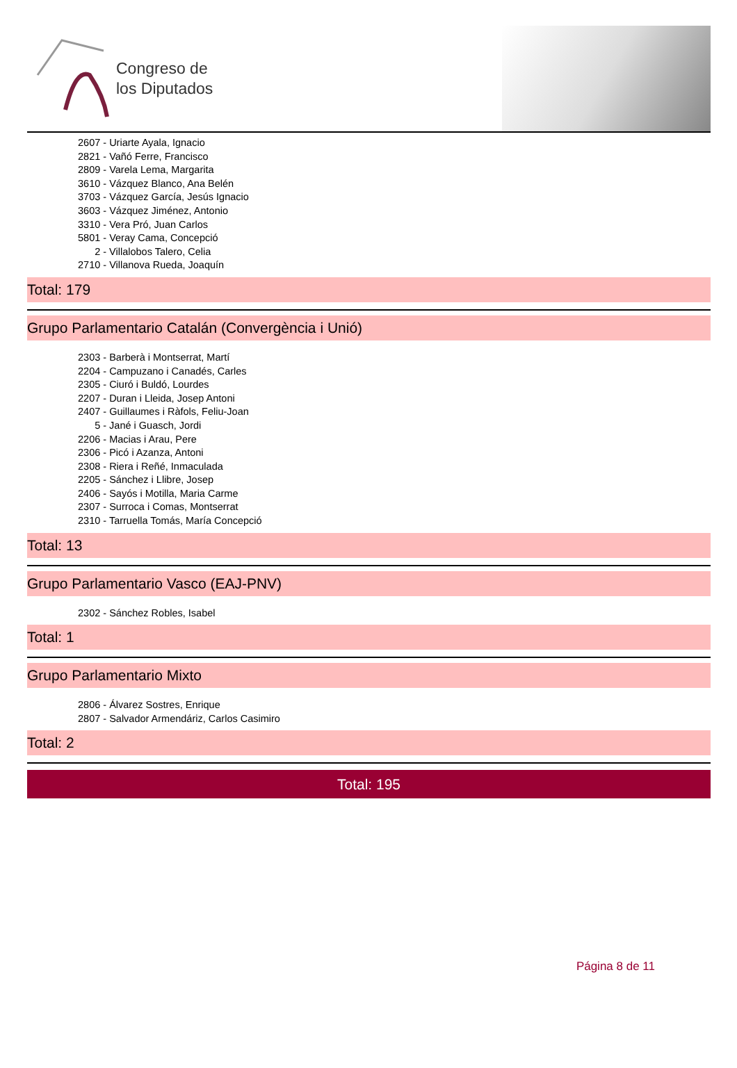Congreso de
los Diputados
2607 - Uriarte Ayala, Ignacio
2821 - Vañó Ferre, Francisco
2809 - Varela Lema, Margarita
3610 - Vázquez Blanco, Ana Belén
3703 - Vázquez García, Jesús Ignacio
3603 - Vázquez Jiménez, Antonio
3310 - Vera Pró, Juan Carlos
5801 - Veray Cama, Concepció
2 - Villalobos Talero, Celia
2710 - Villanova Rueda, Joaquín
Total: 179
Grupo Parlamentario Catalán (Convergència i Unió)
2303 - Barberà i Montserrat, Martí
2204 - Campuzano i Canadés, Carles
2305 - Ciuró i Buldó, Lourdes
2207 - Duran i Lleida, Josep Antoni
2407 - Guillaumes i Ràfols, Feliu-Joan
5 - Jané i Guasch, Jordi
2206 - Macias i Arau, Pere
2306 - Picó i Azanza, Antoni
2308 - Riera i Reñé, Inmaculada
2205 - Sánchez i Llibre, Josep
2406 - Sayós i Motilla, Maria Carme
2307 - Surroca i Comas, Montserrat
2310 - Tarruella Tomás, María Concepció
Total: 13
Grupo Parlamentario Vasco (EAJ-PNV)
2302 - Sánchez Robles, Isabel
Total: 1
Grupo Parlamentario Mixto
2806 - Álvarez Sostres, Enrique
2807 - Salvador Armendáriz, Carlos Casimiro
Total: 2
Total: 195
Página 8 de 11